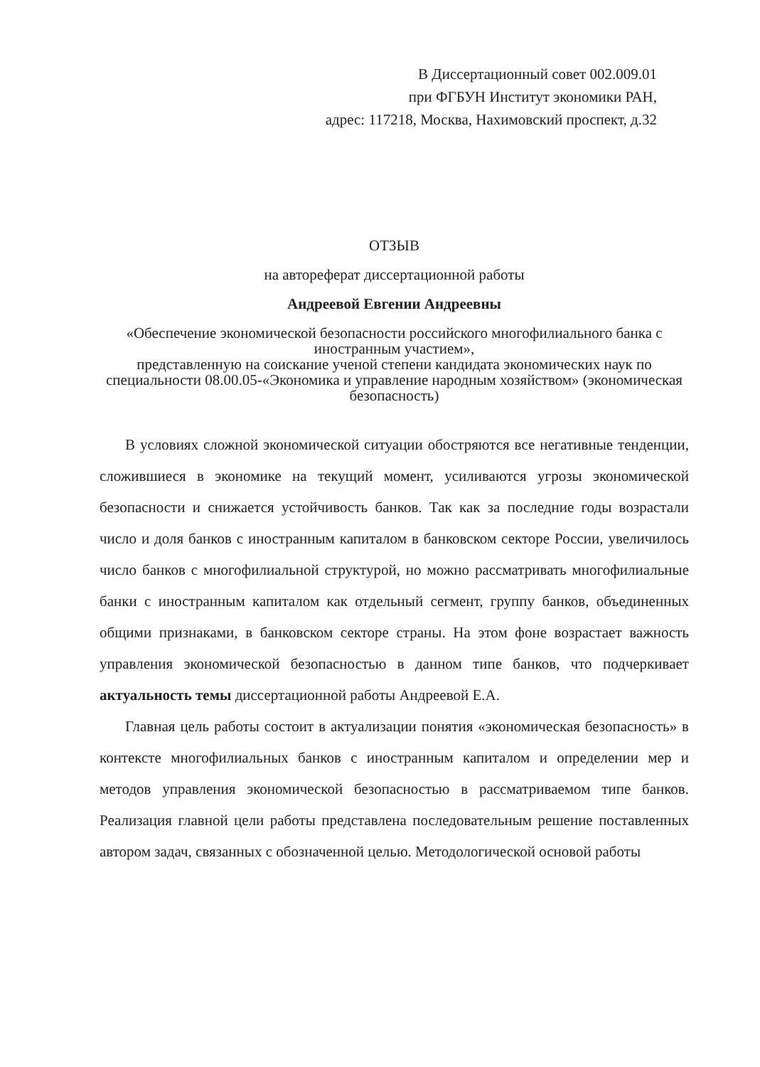В Диссертационный совет 002.009.01
при ФГБУН Институт экономики РАН,
адрес: 117218, Москва, Нахимовский проспект, д.32
ОТЗЫВ
на автореферат диссертационной работы
Андреевой Евгении Андреевны
«Обеспечение экономической безопасности российского многофилиального банка с иностранным участием»,
представленную на соискание ученой степени кандидата экономических наук по специальности 08.00.05-«Экономика и управление народным хозяйством» (экономическая безопасность)
В условиях сложной экономической ситуации обостряются все негативные тенденции, сложившиеся в экономике на текущий момент, усиливаются угрозы экономической безопасности и снижается устойчивость банков. Так как за последние годы возрастали число и доля банков с иностранным капиталом в банковском секторе России, увеличилось число банков с многофилиальной структурой, но можно рассматривать многофилиальные банки с иностранным капиталом как отдельный сегмент, группу банков, объединенных общими признаками, в банковском секторе страны. На этом фоне возрастает важность управления экономической безопасностью в данном типе банков, что подчеркивает актуальность темы диссертационной работы Андреевой Е.А.
Главная цель работы состоит в актуализации понятия «экономическая безопасность» в контексте многофилиальных банков с иностранным капиталом и определении мер и методов управления экономической безопасностью в рассматриваемом типе банков. Реализация главной цели работы представлена последовательным решение поставленных автором задач, связанных с обозначенной целью. Методологической основой работы